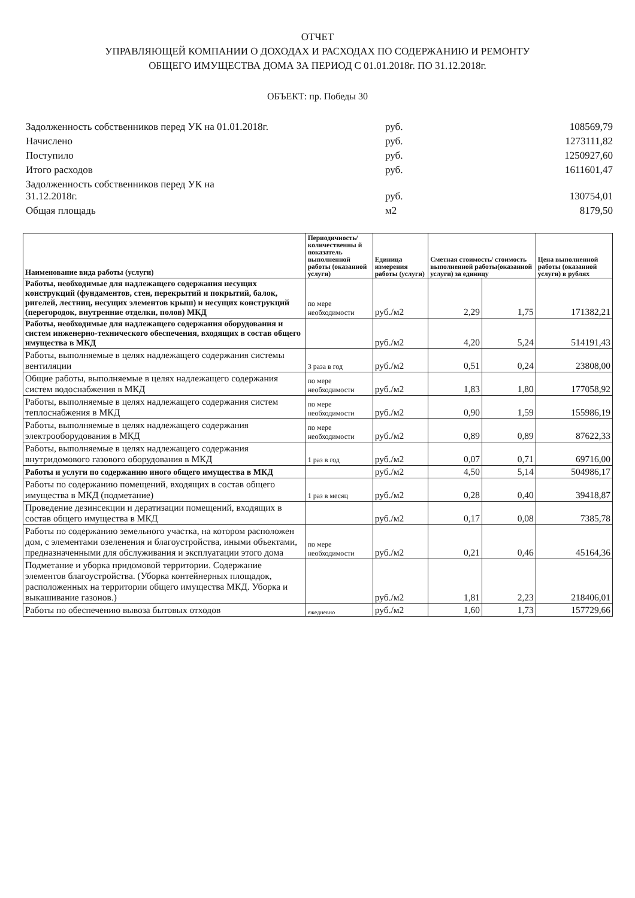ОТЧЕТ
УПРАВЛЯЮЩЕЙ КОМПАНИИ О ДОХОДАХ И РАСХОДАХ ПО СОДЕРЖАНИЮ И РЕМОНТУ
ОБЩЕГО ИМУЩЕСТВА ДОМА ЗА ПЕРИОД С 01.01.2018г. ПО 31.12.2018г.
ОБЪЕКТ: пр. Победы 30
| Задолженность собственников перед УК на 01.01.2018г. | руб. | 108569,79 |
| Начислено | руб. | 1273111,82 |
| Поступило | руб. | 1250927,60 |
| Итого расходов | руб. | 1611601,47 |
| Задолженность собственников перед УК на 31.12.2018г. | руб. | 130754,01 |
| Общая площадь | м2 | 8179,50 |
| Наименование вида работы (услуги) | Периодичность/ количественны й показатель выполненной работы (оказанной услуги) | Единица измерения работы (услуги) | Сметная стоимость/ стоимость выполненной работы(оказанной услуги) за единицу | | Цена выполненной работы (оказанной услуги) в рублях |
| --- | --- | --- | --- | --- | --- |
| Работы, необходимые для надлежащего содержания несущих конструкций (фундаментов, стен, перекрытий и покрытий, балок, ригелей, лестниц, несущих элементов крыш) и несущих конструкций (перегородок, внутренние отделки, полов) МКД | по мере необходимости | руб./м2 | 2,29 | 1,75 | 171382,21 |
| Работы, необходимые для надлежащего содержания оборудования и систем инженерно-технического обеспечения, входящих в состав общего имущества в МКД | | руб./м2 | 4,20 | 5,24 | 514191,43 |
| Работы, выполняемые в целях надлежащего содержания системы вентиляции | 3 раза в год | руб./м2 | 0,51 | 0,24 | 23808,00 |
| Общие работы, выполняемые в целях надлежащего содержания систем водоснабжения в МКД | по мере необходимости | руб./м2 | 1,83 | 1,80 | 177058,92 |
| Работы, выполняемые в целях надлежащего содержания систем теплоснабжения в МКД | по мере необходимости | руб./м2 | 0,90 | 1,59 | 155986,19 |
| Работы, выполняемые в целях надлежащего содержания электрооборудования в МКД | по мере необходимости | руб./м2 | 0,89 | 0,89 | 87622,33 |
| Работы, выполняемые в целях надлежащего содержания внутридомового газового оборудования в МКД | 1 раз в год | руб./м2 | 0,07 | 0,71 | 69716,00 |
| Работы и услуги по содержанию иного общего имущества в МКД | | руб./м2 | 4,50 | 5,14 | 504986,17 |
| Работы по содержанию помещений, входящих в состав общего имущества в МКД (подметание) | 1 раз в месяц | руб./м2 | 0,28 | 0,40 | 39418,87 |
| Проведение дезинсекции и дератизации помещений, входящих в состав общего имущества в МКД | | руб./м2 | 0,17 | 0,08 | 7385,78 |
| Работы по содержанию земельного участка, на котором расположен дом, с элементами озеленения и благоустройства, иными объектами, предназначенными для обслуживания и эксплуатации этого дома | по мере необходимости | руб./м2 | 0,21 | 0,46 | 45164,36 |
| Подметание и уборка придомовой территории. Содержание элементов благоустройства. (Уборка контейнерных площадок, расположенных на территории общего имущества МКД. Уборка и выкашивание газонов.) | | руб./м2 | 1,81 | 2,23 | 218406,01 |
| Работы по обеспечению вывоза бытовых отходов | ежедневно | руб./м2 | 1,60 | 1,73 | 157729,66 |